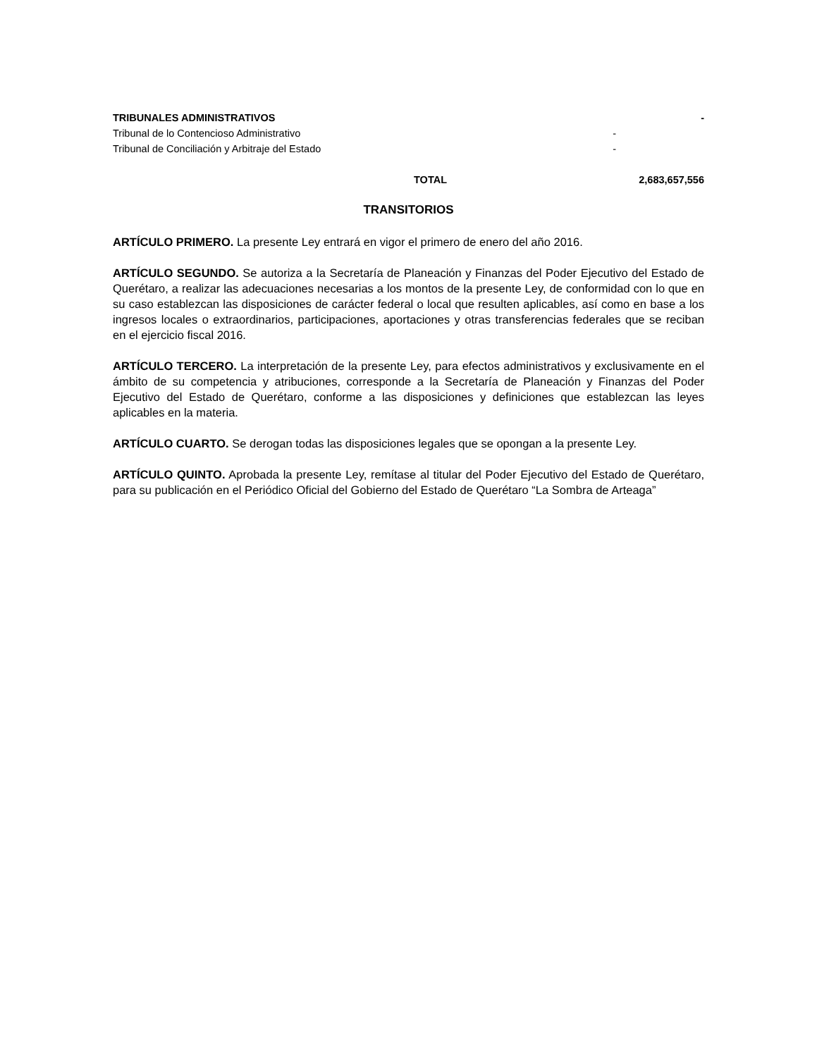| TRIBUNALES ADMINISTRATIVOS | | - |
| Tribunal de lo Contencioso Administrativo | - | |
| Tribunal de Conciliación y Arbitraje del Estado | - | |
| TOTAL | | 2,683,657,556 |
TRANSITORIOS
ARTÍCULO PRIMERO. La presente Ley entrará en vigor el primero de enero del año 2016.
ARTÍCULO SEGUNDO. Se autoriza a la Secretaría de Planeación y Finanzas del Poder Ejecutivo del Estado de Querétaro, a realizar las adecuaciones necesarias a los montos de la presente Ley, de conformidad con lo que en su caso establezcan las disposiciones de carácter federal o local que resulten aplicables, así como en base a los ingresos locales o extraordinarios, participaciones, aportaciones y otras transferencias federales que se reciban en el ejercicio fiscal 2016.
ARTÍCULO TERCERO. La interpretación de la presente Ley, para efectos administrativos y exclusivamente en el ámbito de su competencia y atribuciones, corresponde a la Secretaría de Planeación y Finanzas del Poder Ejecutivo del Estado de Querétaro, conforme a las disposiciones y definiciones que establezcan las leyes aplicables en la materia.
ARTÍCULO CUARTO. Se derogan todas las disposiciones legales que se opongan a la presente Ley.
ARTÍCULO QUINTO. Aprobada la presente Ley, remítase al titular del Poder Ejecutivo del Estado de Querétaro, para su publicación en el Periódico Oficial del Gobierno del Estado de Querétaro “La Sombra de Arteaga”